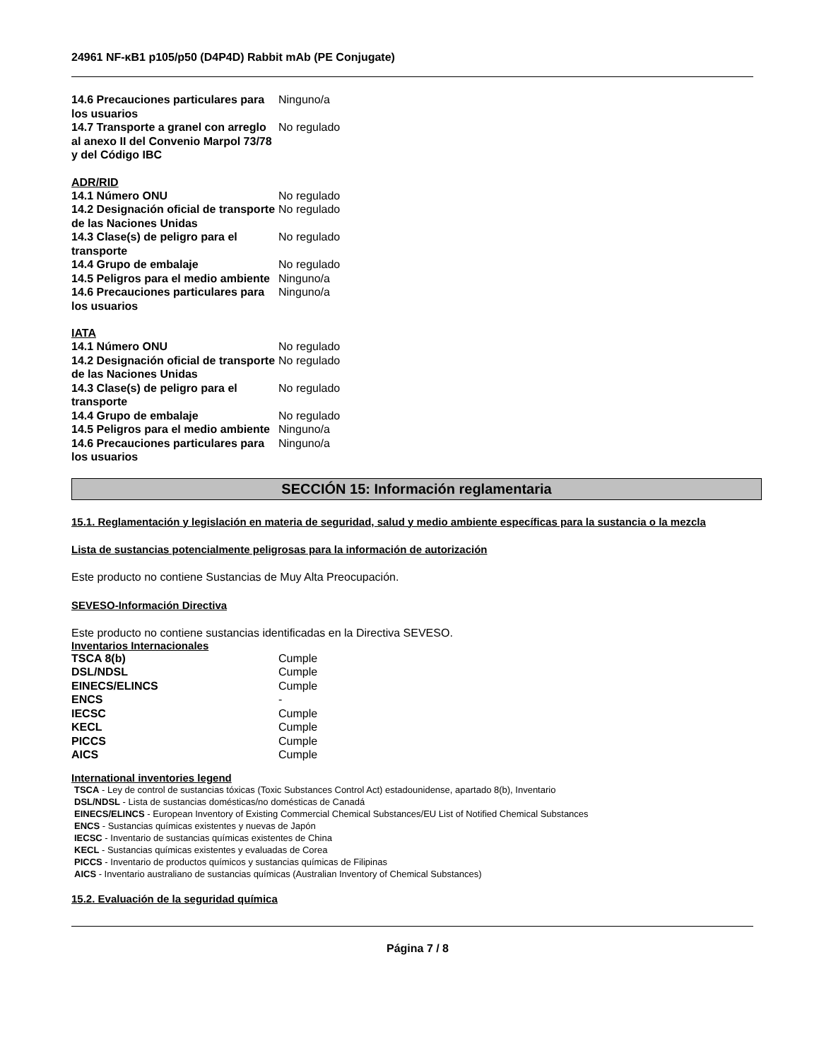24961 NF-κB1 p105/p50 (D4P4D) Rabbit mAb (PE Conjugate)
| 14.6 Precauciones particulares para los usuarios | Ninguno/a |
| 14.7 Transporte a granel con arreglo al anexo II del Convenio Marpol 73/78 y del Código IBC | No regulado |
ADR/RID
| 14.1 Número ONU | No regulado |
| 14.2 Designación oficial de transporte de las Naciones Unidas | No regulado |
| 14.3 Clase(s) de peligro para el transporte | No regulado |
| 14.4 Grupo de embalaje | No regulado |
| 14.5 Peligros para el medio ambiente | Ninguno/a |
| 14.6 Precauciones particulares para los usuarios | Ninguno/a |
IATA
| 14.1 Número ONU | No regulado |
| 14.2 Designación oficial de transporte de las Naciones Unidas | No regulado |
| 14.3 Clase(s) de peligro para el transporte | No regulado |
| 14.4 Grupo de embalaje | No regulado |
| 14.5 Peligros para el medio ambiente | Ninguno/a |
| 14.6 Precauciones particulares para los usuarios | Ninguno/a |
SECCIÓN 15: Información reglamentaria
15.1. Reglamentación y legislación en materia de seguridad, salud y medio ambiente específicas para la sustancia o la mezcla
Lista de sustancias potencialmente peligrosas para la información de autorización
Este producto no contiene Sustancias de Muy Alta Preocupación.
SEVESO-Información Directiva
Este producto no contiene sustancias identificadas en la Directiva SEVESO.
Inventarios Internacionales
| TSCA 8(b) | Cumple |
| DSL/NDSL | Cumple |
| EINECS/ELINCS | Cumple |
| ENCS | - |
| IECSC | Cumple |
| KECL | Cumple |
| PICCS | Cumple |
| AICS | Cumple |
International inventories legend
TSCA - Ley de control de sustancias tóxicas (Toxic Substances Control Act) estadounidense, apartado 8(b), Inventario
DSL/NDSL - Lista de sustancias domésticas/no domésticas de Canadá
EINECS/ELINCS - European Inventory of Existing Commercial Chemical Substances/EU List of Notified Chemical Substances
ENCS - Sustancias químicas existentes y nuevas de Japón
IECSC - Inventario de sustancias químicas existentes de China
KECL - Sustancias químicas existentes y evaluadas de Corea
PICCS - Inventario de productos químicos y sustancias químicas de Filipinas
AICS - Inventario australiano de sustancias químicas (Australian Inventory of Chemical Substances)
15.2. Evaluación de la seguridad química
Página 7 / 8